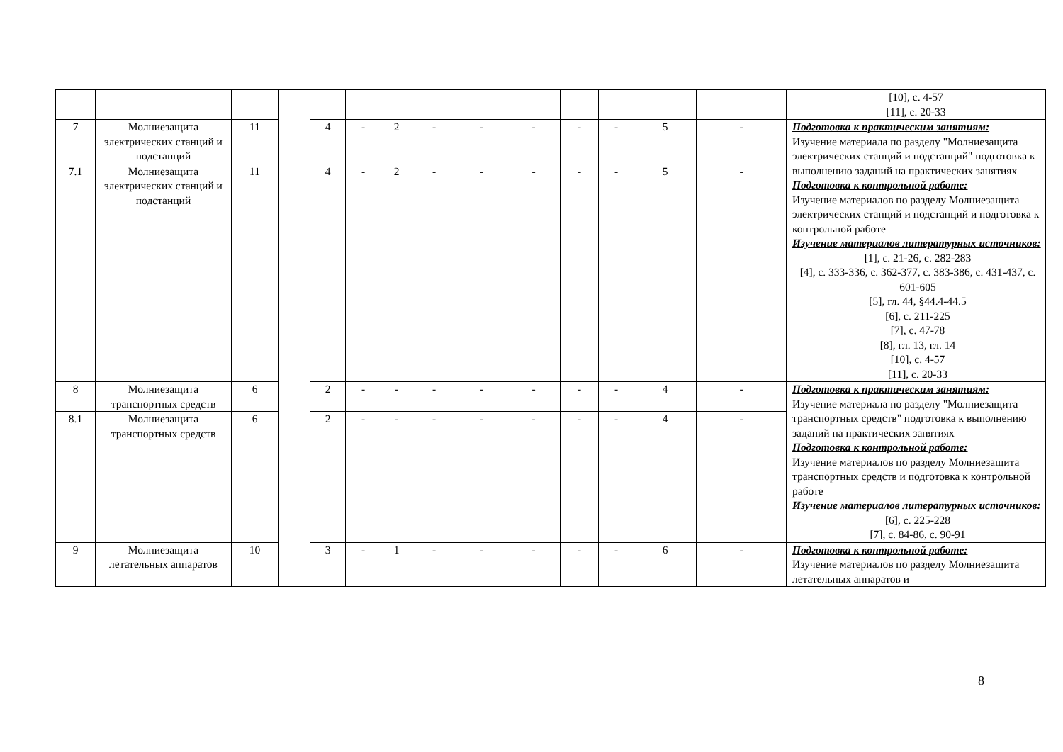| | | | | | | | | | | | | | | [10], с. 4-57 [11], с. 20-33 |
| 7 | Молниезащита электрических станций и подстанций | 11 | | 4 | - | 2 | - | - | - | - | - | 5 | - | Подготовка к практическим занятиям: Изучение материала по разделу "Молниезащита электрических станций и подстанций" подготовка к выполнению заданий на практических занятиях Подготовка к контрольной работе: Изучение материалов по разделу Молниезащита электрических станций и подстанций и подготовка к контрольной работе Изучение материалов литературных источников: [1], с. 21-26, с. 282-283 [4], с. 333-336, с. 362-377, с. 383-386, с. 431-437, с. 601-605 [5], гл. 44, §44.4-44.5 [6], с. 211-225 [7], с. 47-78 [8], гл. 13, гл. 14 [10], с. 4-57 [11], с. 20-33 |
| 7.1 | Молниезащита электрических станций и подстанций | 11 | | 4 | - | 2 | - | - | - | - | - | 5 | - | |
| 8 | Молниезащита транспортных средств | 6 | | 2 | - | - | - | - | - | - | - | 4 | - | Подготовка к практическим занятиям: Изучение материала по разделу "Молниезащита транспортных средств" подготовка к выполнению заданий на практических занятиях Подготовка к контрольной работе: Изучение материалов по разделу Молниезащита транспортных средств и подготовка к контрольной работе Изучение материалов литературных источников: [6], с. 225-228 [7], с. 84-86, с. 90-91 |
| 8.1 | Молниезащита транспортных средств | 6 | | 2 | - | - | - | - | - | - | - | 4 | - | |
| 9 | Молниезащита летательных аппаратов | 10 | | 3 | - | 1 | - | - | - | - | - | 6 | - | Подготовка к контрольной работе: Изучение материалов по разделу Молниезащита летательных аппаратов и |
8